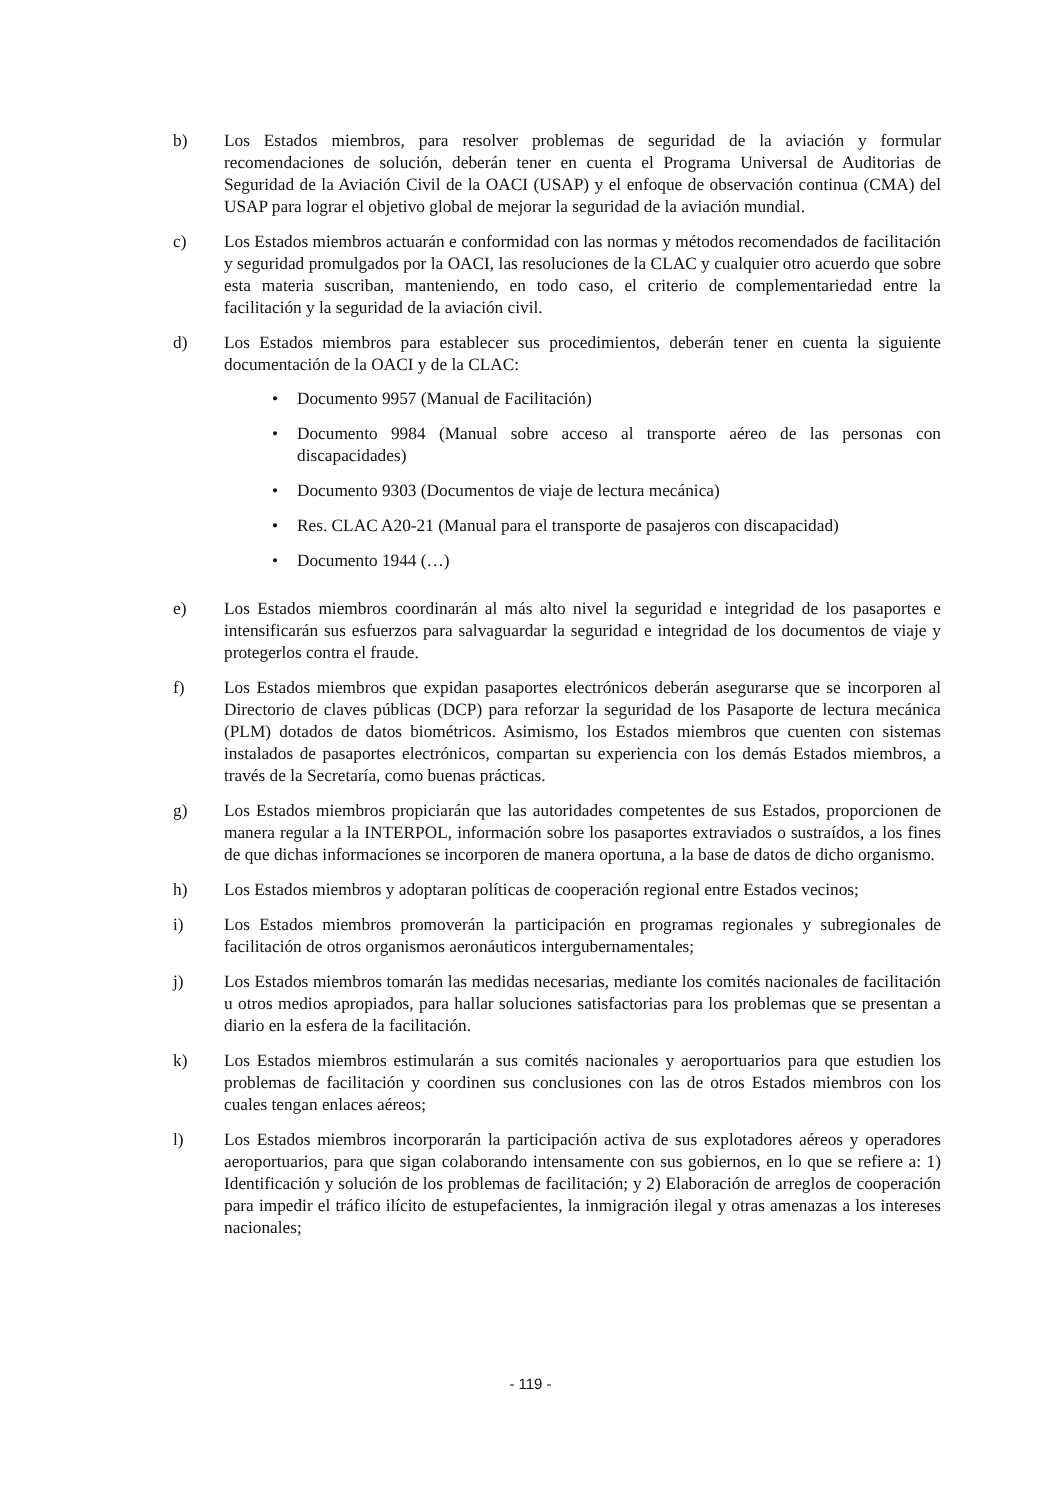b) Los Estados miembros, para resolver problemas de seguridad de la aviación y formular recomendaciones de solución, deberán tener en cuenta el Programa Universal de Auditorias de Seguridad de la Aviación Civil de la OACI (USAP) y el enfoque de observación continua (CMA) del USAP para lograr el objetivo global de mejorar la seguridad de la aviación mundial.
c) Los Estados miembros actuarán e conformidad con las normas y métodos recomendados de facilitación y seguridad promulgados por la OACI, las resoluciones de la CLAC y cualquier otro acuerdo que sobre esta materia suscriban, manteniendo, en todo caso, el criterio de complementariedad entre la facilitación y la seguridad de la aviación civil.
d) Los Estados miembros para establecer sus procedimientos, deberán tener en cuenta la siguiente documentación de la OACI y de la CLAC:
• Documento 9957 (Manual de Facilitación)
• Documento 9984 (Manual sobre acceso al transporte aéreo de las personas con discapacidades)
• Documento 9303 (Documentos de viaje de lectura mecánica)
• Res. CLAC A20-21 (Manual para el transporte de pasajeros con discapacidad)
• Documento 1944 (…)
e) Los Estados miembros coordinarán al más alto nivel la seguridad e integridad de los pasaportes e intensificarán sus esfuerzos para salvaguardar la seguridad e integridad de los documentos de viaje y protegerlos contra el fraude.
f) Los Estados miembros que expidan pasaportes electrónicos deberán asegurarse que se incorporen al Directorio de claves públicas (DCP) para reforzar la seguridad de los Pasaporte de lectura mecánica (PLM) dotados de datos biométricos. Asimismo, los Estados miembros que cuenten con sistemas instalados de pasaportes electrónicos, compartan su experiencia con los demás Estados miembros, a través de la Secretaría, como buenas prácticas.
g) Los Estados miembros propiciarán que las autoridades competentes de sus Estados, proporcionen de manera regular a la INTERPOL, información sobre los pasaportes extraviados o sustraídos, a los fines de que dichas informaciones se incorporen de manera oportuna, a la base de datos de dicho organismo.
h) Los Estados miembros y adoptaran políticas de cooperación regional entre Estados vecinos;
i) Los Estados miembros promoverán la participación en programas regionales y subregionales de facilitación de otros organismos aeronáuticos intergubernamentales;
j) Los Estados miembros tomarán las medidas necesarias, mediante los comités nacionales de facilitación u otros medios apropiados, para hallar soluciones satisfactorias para los problemas que se presentan a diario en la esfera de la facilitación.
k) Los Estados miembros estimularán a sus comités nacionales y aeroportuarios para que estudien los problemas de facilitación y coordinen sus conclusiones con las de otros Estados miembros con los cuales tengan enlaces aéreos;
l) Los Estados miembros incorporarán la participación activa de sus explotadores aéreos y operadores aeroportuarios, para que sigan colaborando intensamente con sus gobiernos, en lo que se refiere a: 1) Identificación y solución de los problemas de facilitación; y 2) Elaboración de arreglos de cooperación para impedir el tráfico ilícito de estupefacientes, la inmigración ilegal y otras amenazas a los intereses nacionales;
- 119 -